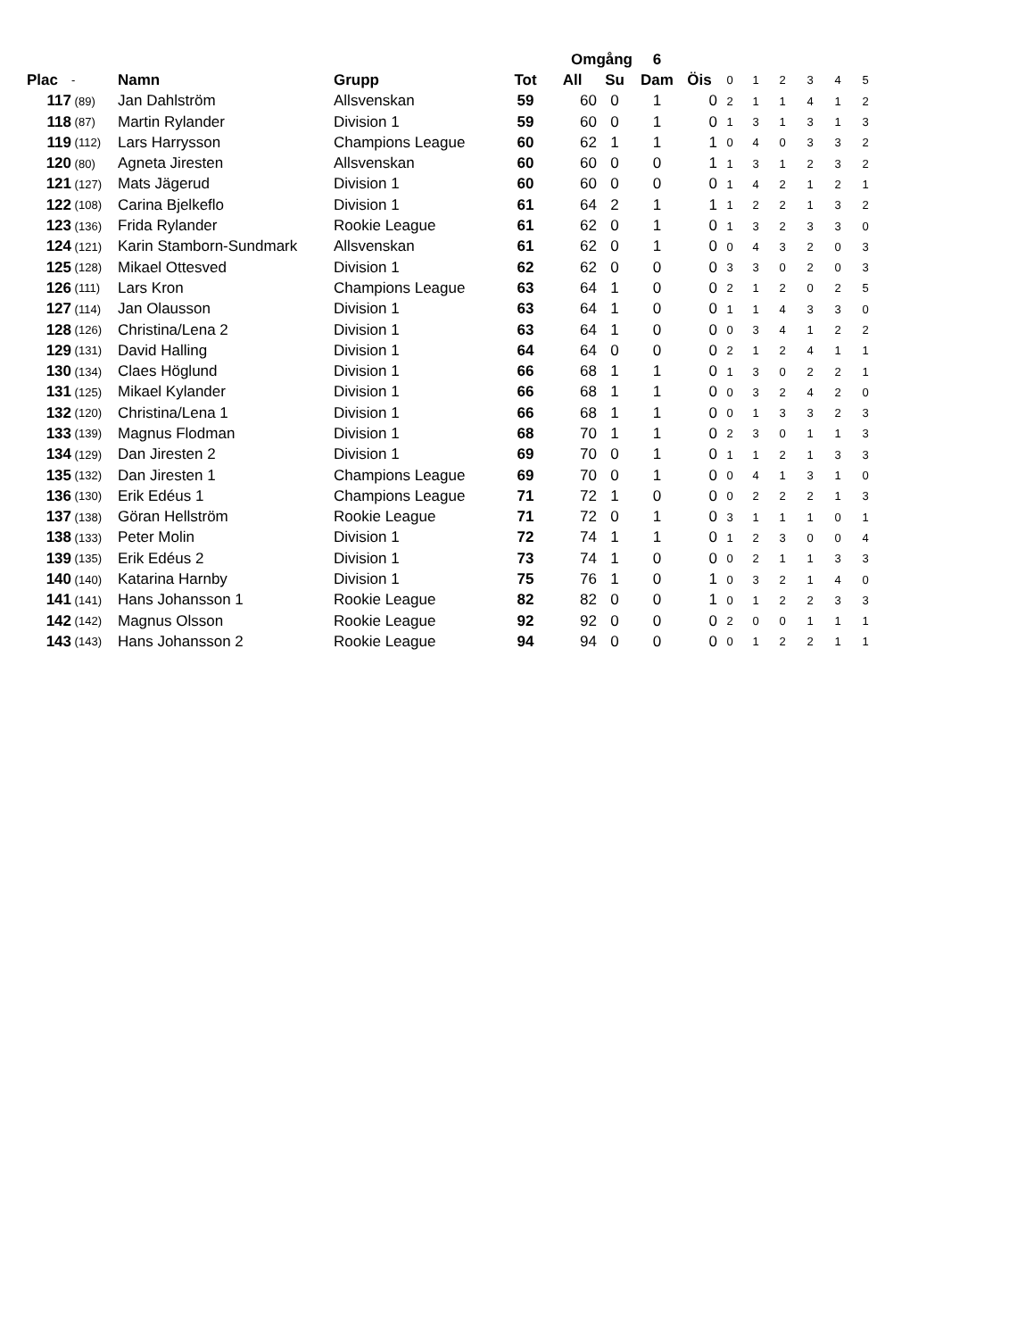| | | | | Omgång | | | 6 | | | | | | | |
| --- | --- | --- | --- | --- | --- | --- | --- | --- | --- | --- | --- | --- | --- | --- |
| Plac | - | Namn | Grupp | Tot | All | Su | Dam | Öis | 0 | 1 | 2 | 3 | 4 | 5 |
| 117 | (89) | Jan Dahlström | Allsvenskan | 59 | 60 | 0 | 1 | 0 | 2 | 1 | 1 | 4 | 1 | 2 |
| 118 | (87) | Martin Rylander | Division 1 | 59 | 60 | 0 | 1 | 0 | 1 | 3 | 1 | 3 | 1 | 3 |
| 119 | (112) | Lars Harrysson | Champions League | 60 | 62 | 1 | 1 | 1 | 0 | 4 | 0 | 3 | 3 | 2 |
| 120 | (80) | Agneta Jiresten | Allsvenskan | 60 | 60 | 0 | 0 | 1 | 1 | 3 | 1 | 2 | 3 | 2 |
| 121 | (127) | Mats Jägerud | Division 1 | 60 | 60 | 0 | 0 | 0 | 1 | 4 | 2 | 1 | 2 | 1 |
| 122 | (108) | Carina Bjelkeflo | Division 1 | 61 | 64 | 2 | 1 | 1 | 1 | 2 | 2 | 1 | 3 | 2 |
| 123 | (136) | Frida Rylander | Rookie League | 61 | 62 | 0 | 1 | 0 | 1 | 3 | 2 | 3 | 3 | 0 |
| 124 | (121) | Karin Stamborn-Sundmark | Allsvenskan | 61 | 62 | 0 | 1 | 0 | 0 | 4 | 3 | 2 | 0 | 3 |
| 125 | (128) | Mikael Ottesved | Division 1 | 62 | 62 | 0 | 0 | 0 | 3 | 3 | 0 | 2 | 0 | 3 |
| 126 | (111) | Lars Kron | Champions League | 63 | 64 | 1 | 0 | 0 | 2 | 1 | 2 | 0 | 2 | 5 |
| 127 | (114) | Jan Olausson | Division 1 | 63 | 64 | 1 | 0 | 0 | 1 | 1 | 4 | 3 | 3 | 0 |
| 128 | (126) | Christina/Lena 2 | Division 1 | 63 | 64 | 1 | 0 | 0 | 0 | 3 | 4 | 1 | 2 | 2 |
| 129 | (131) | David Halling | Division 1 | 64 | 64 | 0 | 0 | 0 | 2 | 1 | 2 | 4 | 1 | 1 |
| 130 | (134) | Claes Höglund | Division 1 | 66 | 68 | 1 | 1 | 0 | 1 | 3 | 0 | 2 | 2 | 1 |
| 131 | (125) | Mikael Kylander | Division 1 | 66 | 68 | 1 | 1 | 0 | 0 | 3 | 2 | 4 | 2 | 0 |
| 132 | (120) | Christina/Lena 1 | Division 1 | 66 | 68 | 1 | 1 | 0 | 0 | 1 | 3 | 3 | 2 | 3 |
| 133 | (139) | Magnus Flodman | Division 1 | 68 | 70 | 1 | 1 | 0 | 2 | 3 | 0 | 1 | 1 | 3 |
| 134 | (129) | Dan Jiresten 2 | Division 1 | 69 | 70 | 0 | 1 | 0 | 1 | 1 | 2 | 1 | 3 | 3 |
| 135 | (132) | Dan Jiresten 1 | Champions League | 69 | 70 | 0 | 1 | 0 | 0 | 4 | 1 | 3 | 1 | 0 |
| 136 | (130) | Erik Edéus 1 | Champions League | 71 | 72 | 1 | 0 | 0 | 0 | 2 | 2 | 2 | 1 | 3 |
| 137 | (138) | Göran Hellström | Rookie League | 71 | 72 | 0 | 1 | 0 | 3 | 1 | 1 | 1 | 0 | 1 |
| 138 | (133) | Peter Molin | Division 1 | 72 | 74 | 1 | 1 | 0 | 1 | 2 | 3 | 0 | 0 | 4 |
| 139 | (135) | Erik Edéus 2 | Division 1 | 73 | 74 | 1 | 0 | 0 | 0 | 2 | 1 | 1 | 3 | 3 |
| 140 | (140) | Katarina Harnby | Division 1 | 75 | 76 | 1 | 0 | 1 | 0 | 3 | 2 | 1 | 4 | 0 |
| 141 | (141) | Hans Johansson 1 | Rookie League | 82 | 82 | 0 | 0 | 1 | 0 | 1 | 2 | 2 | 3 | 3 |
| 142 | (142) | Magnus Olsson | Rookie League | 92 | 92 | 0 | 0 | 0 | 2 | 0 | 0 | 1 | 1 | 1 |
| 143 | (143) | Hans Johansson 2 | Rookie League | 94 | 94 | 0 | 0 | 0 | 0 | 1 | 2 | 2 | 1 | 1 |